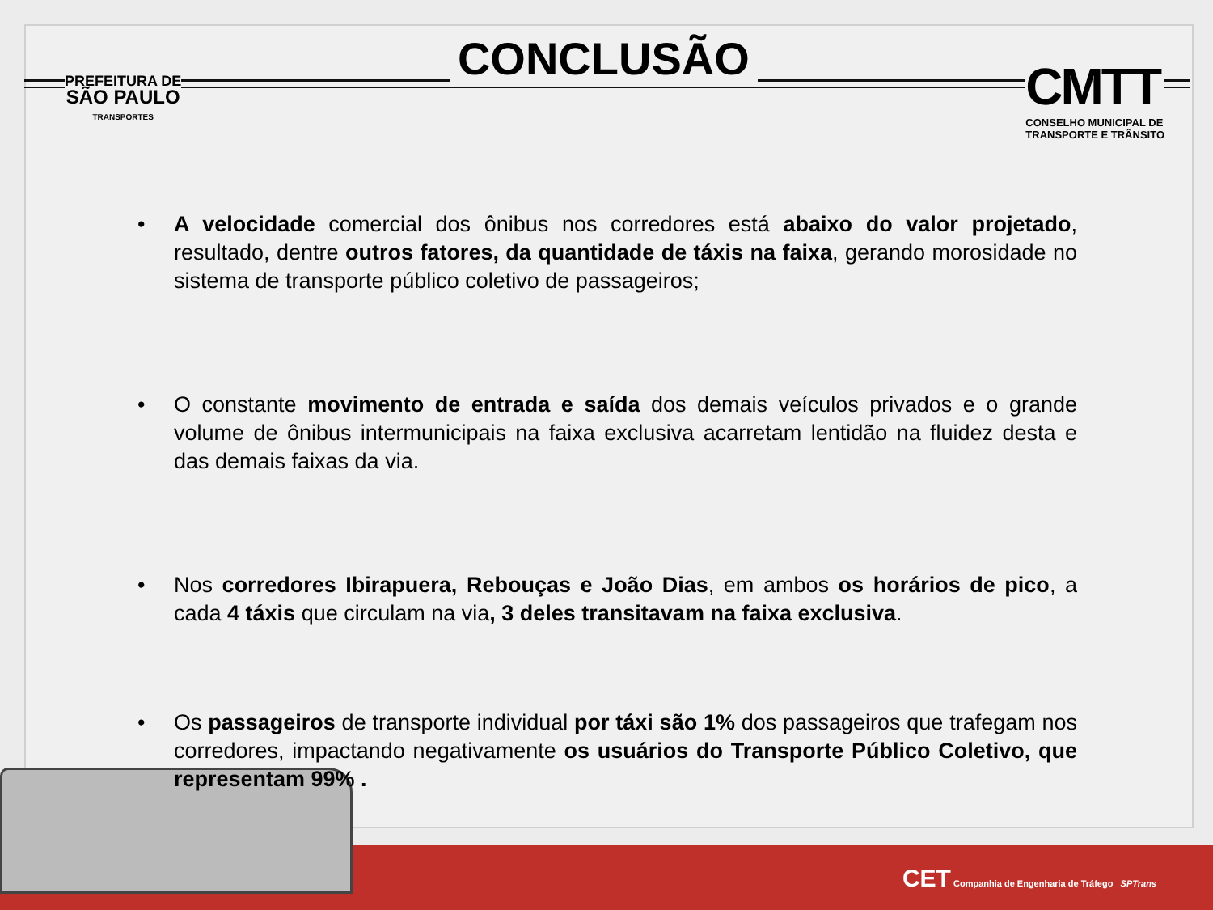PREFEITURA DE
SÃO PAULO
TRANSPORTES
CONCLUSÃO
CMTT
CONSELHO MUNICIPAL DE
TRANSPORTE E TRÂNSITO
• A velocidade comercial dos ônibus nos corredores está abaixo do valor projetado, resultado, dentre outros fatores, da quantidade de táxis na faixa, gerando morosidade no sistema de transporte público coletivo de passageiros;
• O constante movimento de entrada e saída dos demais veículos privados e o grande volume de ônibus intermunicipais na faixa exclusiva acarretam lentidão na fluidez desta e das demais faixas da via.
• Nos corredores Ibirapuera, Rebouças e João Dias, em ambos os horários de pico, a cada 4 táxis que circulam na via, 3 deles transitavam na faixa exclusiva.
• Os passageiros de transporte individual por táxi são 1% dos passageiros que trafegam nos corredores, impactando negativamente os usuários do Transporte Público Coletivo, que representam 99% .
CET Companhia de Engenharia de Tráfego SPTrans